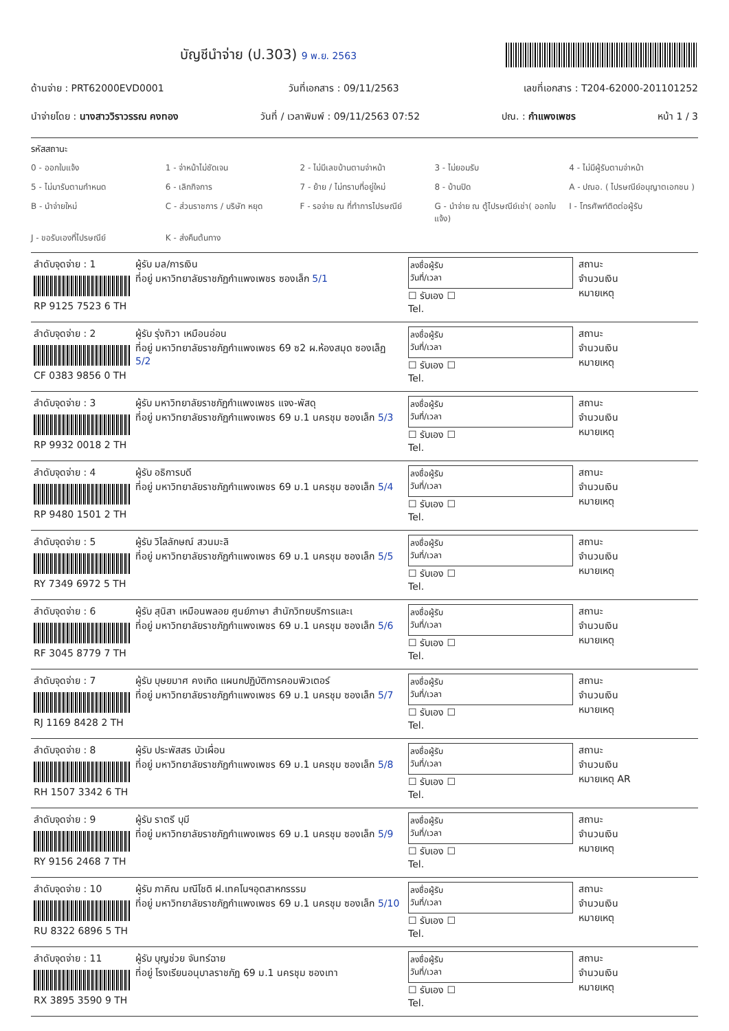บัญชีนำจ่าย (ป.303) 9 พ.ย. 2563
ด้านจ่าย : PRT62000EVD0001 วันที่เอกสาร : 09/11/2563 เลขที่เอกสาร : T204-62000-201101252
นำจ่ายโดย : นางสาววิราวรรณ คงทอง วันที่ / เวลาพิมพ์ : 09/11/2563 07:52 ปณ. : กำแพงเพชร หน้า 1 / 3
รหัสสถานะ
0 - ออกใบแจ้ง 1 - จ่าหน้าไม่ชัดเจน 2 - ไม่มีเลขบ้านตามจ่าหน้า 3 - ไม่ยอมรับ 4 - ไม่มีผู้รับตามจ่าหน้า 5 - ไม่มารับตามกำหนด 6 - เลิกกิจการ 7 - ย้าย / ไม่ทราบที่อยู่ใหม่ 8 - บ้านปิด A - ปณอ. ( ไปรษณีย์อนุญาตเอกชน ) B - นำจ่ายใหม่ C - ส่วนราชการ / บริษัท หยุด F - รอจ่าย ณ ที่ทำการไปรษณีย์ G - นำจ่าย ณ ตู้ไปรษณีย์เช่า( ออกใบแจ้ง) I - โทรศัพท์ติดต่อผู้รับ J - ขอรับเองที่ไปรษณีย์ K - ส่งคืนต้นทาง
| ลำดับจุดจ่าย : 1 RP 9125 7523 6 TH | ผู้รับ มล/การเงิน ที่อยู่ มหาวิทยาลัยราชภัฏกำแพงเพชร ซองเล็ก 5/1 | ลงชื่อผู้รับ วันที่/เวลา ☐ รับเอง ☐ Tel. | สถานะ จำนวนเงิน หมายเหตุ |
| ลำดับจุดจ่าย : 2 CF 0383 9856 0 TH | ผู้รับ รุ่งทิวา เหมือนอ่อน ที่อยู่ มหาวิทยาลัยราชภัฏกำแพงเพชร 69 ซ2 ผ.ห้องสมุด ซองเล็ฏ 5/2 | ลงชื่อผู้รับ วันที่/เวลา ☐ รับเอง ☐ Tel. | สถานะ จำนวนเงิน หมายเหตุ |
| ลำดับจุดจ่าย : 3 RP 9932 0018 2 TH | ผู้รับ มหาวิทยาลัยราชภัฏกำแพงเพชร แจง-พัสดุ ที่อยู่ มหาวิทยาลัยราชภัฏกำแพงเพชร 69 ม.1 นครชุม ซองเล็ก 5/3 | ลงชื่อผู้รับ วันที่/เวลา ☐ รับเอง ☐ Tel. | สถานะ จำนวนเงิน หมายเหตุ |
| ลำดับจุดจ่าย : 4 RP 9480 1501 2 TH | ผู้รับ อธิการบดี ที่อยู่ มหาวิทยาลัยราชภัฏกำแพงเพชร 69 ม.1 นครชุม ซองเล็ก 5/4 | ลงชื่อผู้รับ วันที่/เวลา ☐ รับเอง ☐ Tel. | สถานะ จำนวนเงิน หมายเหตุ |
| ลำดับจุดจ่าย : 5 RY 7349 6972 5 TH | ผู้รับ วิไลลักษณ์ สวนมะลิ ที่อยู่ มหาวิทยาลัยราชภัฏกำแพงเพชร 69 ม.1 นครชุม ซองเล็ก 5/5 | ลงชื่อผู้รับ วันที่/เวลา ☐ รับเอง ☐ Tel. | สถานะ จำนวนเงิน หมายเหตุ |
| ลำดับจุดจ่าย : 6 RF 3045 8779 7 TH | ผู้รับ สุนิสา เหมือนพลอย ศูนย์ภาษา สำนักวิทยบริการและเ ที่อยู่ มหาวิทยาลัยราชภัฏกำแพงเพชร 69 ม.1 นครชุม ซองเล็ก 5/6 | ลงชื่อผู้รับ วันที่/เวลา ☐ รับเอง ☐ Tel. | สถานะ จำนวนเงิน หมายเหตุ |
| ลำดับจุดจ่าย : 7 RJ 1169 8428 2 TH | ผู้รับ บุษยมาศ คงเกิด แผนกปฏิบัติการคอมพิวเตอร์ ที่อยู่ มหาวิทยาลัยราชภัฏกำแพงเพชร 69 ม.1 นครชุม ซองเล็ก 5/7 | ลงชื่อผู้รับ วันที่/เวลา ☐ รับเอง ☐ Tel. | สถานะ จำนวนเงิน หมายเหตุ |
| ลำดับจุดจ่าย : 8 RH 1507 3342 6 TH | ผู้รับ ประพัสสร บัวเผื่อน ที่อยู่ มหาวิทยาลัยราชภัฏกำแพงเพชร 69 ม.1 นครชุม ซองเล็ก 5/8 | ลงชื่อผู้รับ วันที่/เวลา ☐ รับเอง ☐ Tel. | สถานะ จำนวนเงิน หมายเหตุ AR |
| ลำดับจุดจ่าย : 9 RY 9156 2468 7 TH | ผู้รับ ราตรี บุมี ที่อยู่ มหาวิทยาลัยราชภัฏกำแพงเพชร 69 ม.1 นครชุม ซองเล็ก 5/9 | ลงชื่อผู้รับ วันที่/เวลา ☐ รับเอง ☐ Tel. | สถานะ จำนวนเงิน หมายเหตุ |
| ลำดับจุดจ่าย : 10 RU 8322 6896 5 TH | ผู้รับ ภาคิณ มณีโชติ ฝ.เทคโนฯอุตสาหกรรรม ที่อยู่ มหาวิทยาลัยราชภัฏกำแพงเพชร 69 ม.1 นครชุม ซองเล็ก 5/10 | ลงชื่อผู้รับ วันที่/เวลา ☐ รับเอง ☐ Tel. | สถานะ จำนวนเงิน หมายเหตุ |
| ลำดับจุดจ่าย : 11 RX 3895 3590 9 TH | ผู้รับ บุญช่วย จันทร์ฉาย ที่อยู่ โรงเรียนอนุบาลราชภัฏ 69 ม.1 นครชุม ซองเทา | ลงชื่อผู้รับ วันที่/เวลา ☐ รับเอง ☐ Tel. | สถานะ จำนวนเงิน หมายเหตุ |